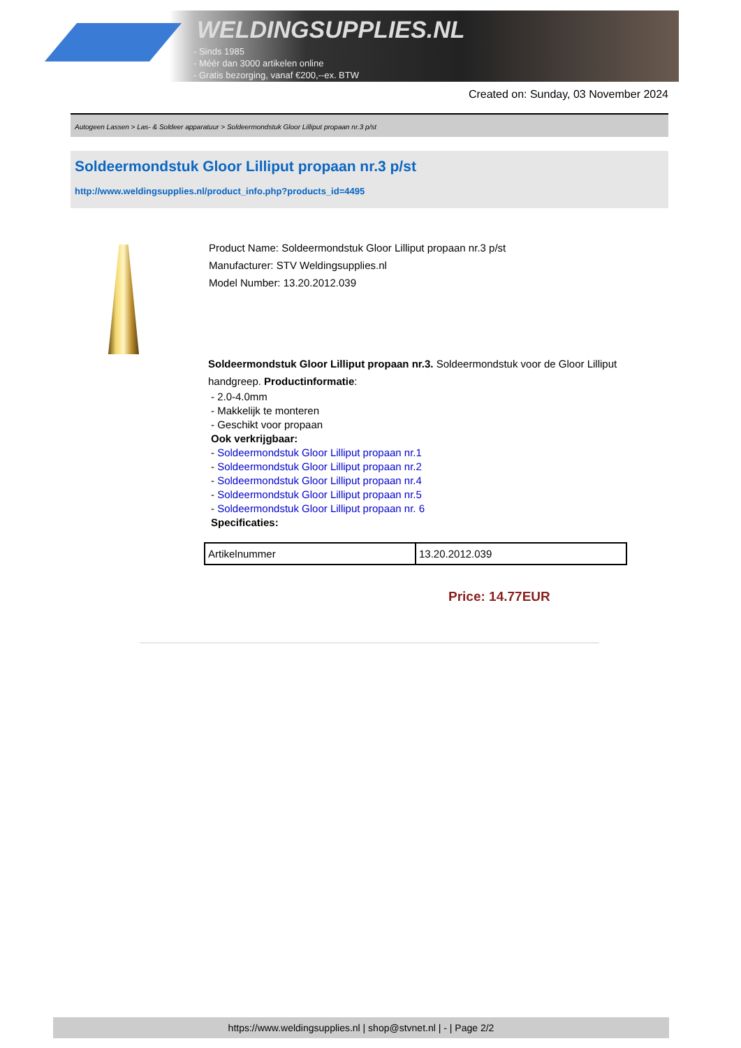WELDINGSUPPLIES.NL
- Sinds 1985
- Méér dan 3000 artikelen online
- Gratis bezorging, vanaf €200,--ex. BTW
Created on: Sunday, 03 November 2024
Autogeen Lassen > Las- & Soldeer apparatuur > Soldeermondstuk Gloor Lilliput propaan nr.3 p/st
Soldeermondstuk Gloor Lilliput propaan nr.3 p/st
http://www.weldingsupplies.nl/product_info.php?products_id=4495
Product Name: Soldeermondstuk Gloor Lilliput propaan nr.3 p/st
Manufacturer: STV Weldingsupplies.nl
Model Number: 13.20.2012.039
Soldeermondstuk Gloor Lilliput propaan nr.3. Soldeermondstuk voor de Gloor Lilliput handgreep. Productinformatie:
- 2.0-4.0mm
- Makkelijk te monteren
- Geschikt voor propaan
Ook verkrijgbaar:
- Soldeermondstuk Gloor Lilliput propaan nr.1
- Soldeermondstuk Gloor Lilliput propaan nr.2
- Soldeermondstuk Gloor Lilliput propaan nr.4
- Soldeermondstuk Gloor Lilliput propaan nr.5
- Soldeermondstuk Gloor Lilliput propaan nr. 6
Specificaties:
| Artikelnummer | 13.20.2012.039 |
Price: 14.77EUR
https://www.weldingsupplies.nl | shop@stvnet.nl | - | Page 2/2